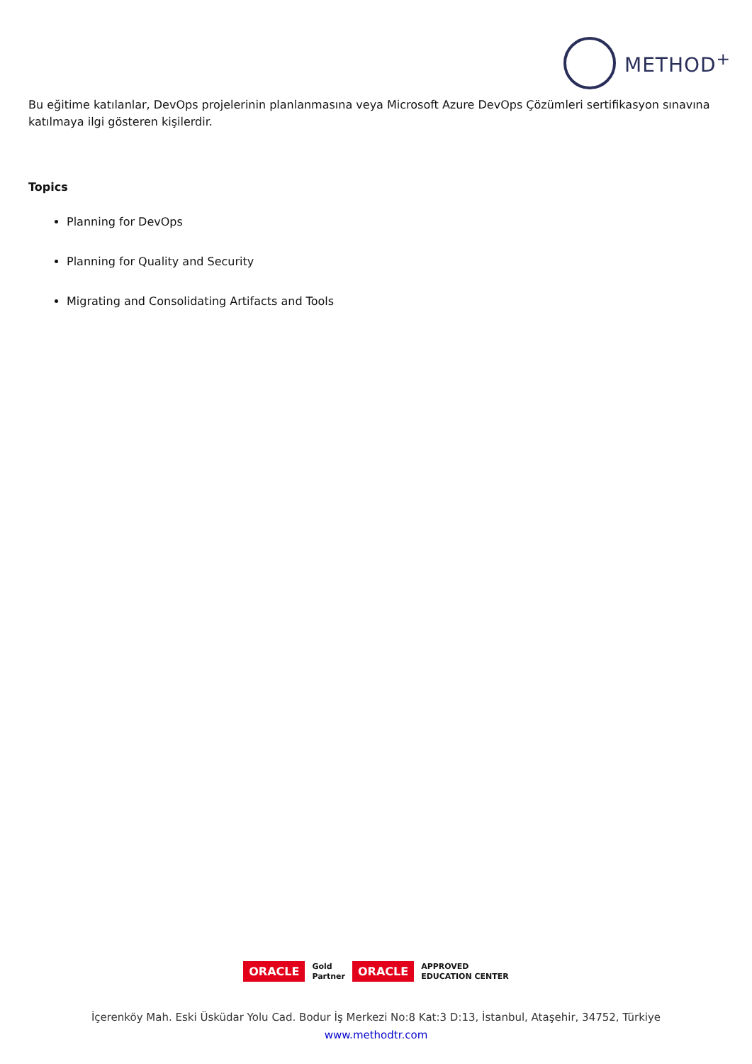METHOD<sup>+</sup>
Bu eğitime katılanlar, DevOps projelerinin planlanmasına veya Microsoft Azure DevOps Çözümleri sertifikasyon sınavına katılmaya ilgi gösteren kişilerdir.
Topics
Planning for DevOps
Planning for Quality and Security
Migrating and Consolidating Artifacts and Tools
ORACLE Gold
Partner ORACLE APPROVED
EDUCATION CENTER
İçerenköy Mah. Eski Üsküdar Yolu Cad. Bodur İş Merkezi No:8 Kat:3 D:13, İstanbul, Ataşehir, 34752, Türkiye
www.methodtr.com